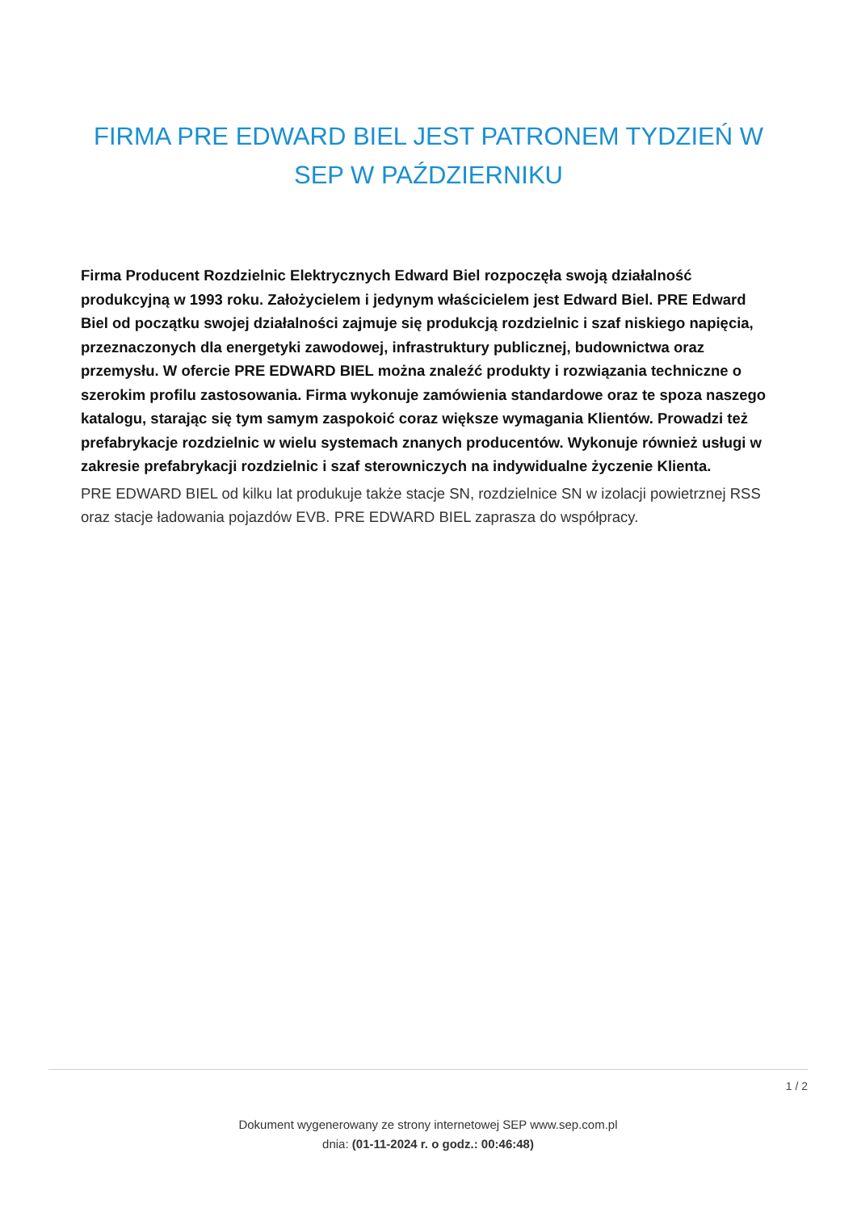FIRMA PRE EDWARD BIEL JEST PATRONEM TYDZIEŃ W SEP W PAŹDZIERNIKU
Firma Producent Rozdzielnic Elektrycznych Edward Biel rozpoczęła swoją działalność produkcyjną w 1993 roku. Założycielem i jedynym właścicielem jest Edward Biel. PRE Edward Biel od początku swojej działalności zajmuje się produkcją rozdzielnic i szaf niskiego napięcia, przeznaczonych dla energetyki zawodowej, infrastruktury publicznej, budownictwa oraz przemysłu. W ofercie PRE EDWARD BIEL można znaleźć produkty i rozwiązania techniczne o szerokim profilu zastosowania. Firma wykonuje zamówienia standardowe oraz te spoza naszego katalogu, starając się tym samym zaspokoić coraz większe wymagania Klientów. Prowadzi też prefabrykacje rozdzielnic w wielu systemach znanych producentów. Wykonuje również usługi w zakresie prefabrykacji rozdzielnic i szaf sterowniczych na indywidualne życzenie Klienta.
PRE EDWARD BIEL od kilku lat produkuje także stacje SN, rozdzielnice SN w izolacji powietrznej RSS oraz stacje ładowania pojazdów EVB. PRE EDWARD BIEL zaprasza do współpracy.
1 / 2
Dokument wygenerowany ze strony internetowej SEP www.sep.com.pl
dnia: (01-11-2024 r. o godz.: 00:46:48)